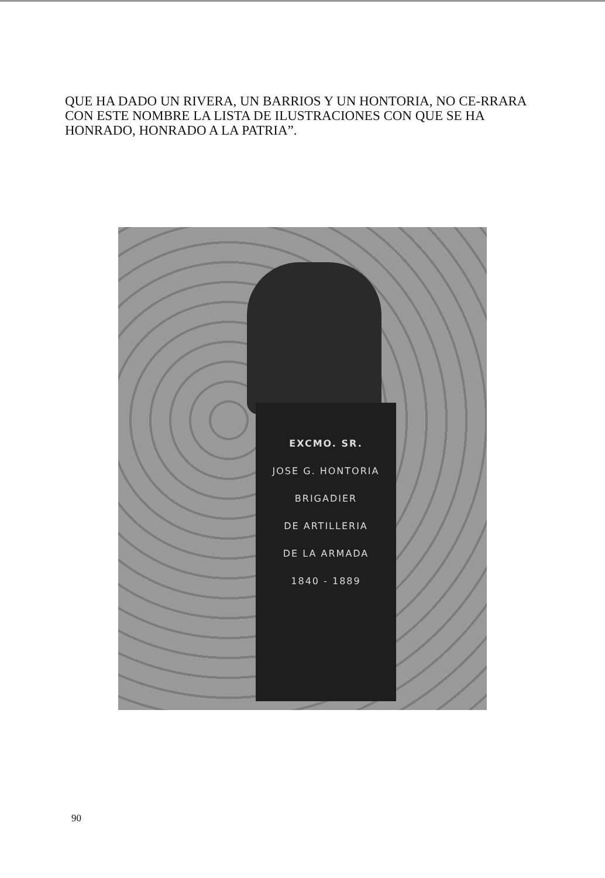QUE HA DADO UN RIVERA, UN BARRIOS Y UN HONTORIA, NO CE-RRARA CON ESTE NOMBRE LA LISTA DE ILUSTRACIONES CON QUE SE HA HONRADO, HONRADO A LA PATRIA”.
EXCMO. SR.
JOSE G. HONTORIA
BRIGADIER
DE ARTILLERIA
DE LA ARMADA
1840 - 1889
90